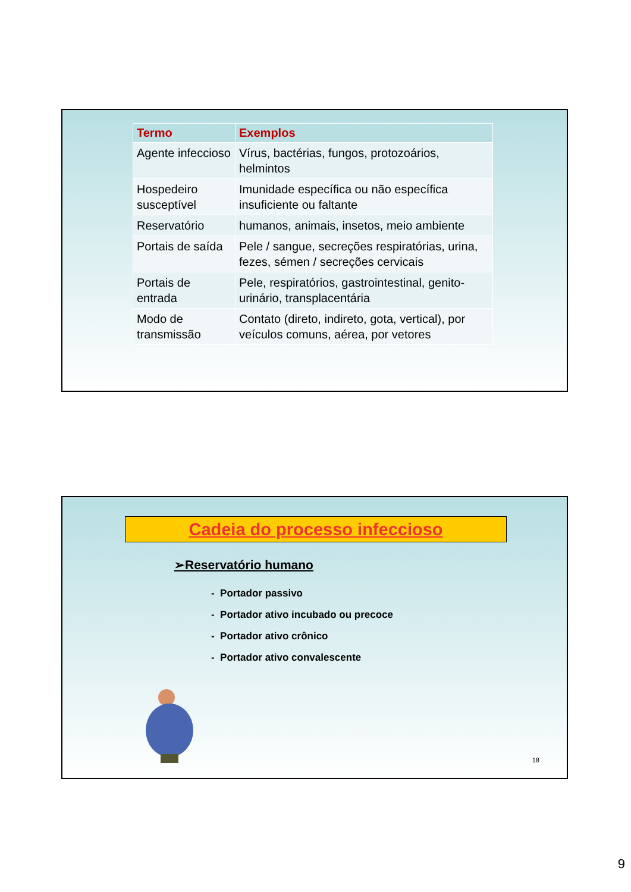| Termo | Exemplos |
| --- | --- |
| Agente infeccioso | Vírus, bactérias, fungos, protozoários, helmintos |
| Hospedeiro susceptível | Imunidade específica ou não específica insuficiente ou faltante |
| Reservatório | humanos, animais, insetos, meio ambiente |
| Portais de saída | Pele / sangue, secreções respiratórias, urina, fezes, sémen / secreções cervicais |
| Portais de entrada | Pele, respiratórios, gastrointestinal, genito-urinário, transplacentária |
| Modo de transmissão | Contato (direto, indireto, gota, vertical), por veículos comuns, aérea, por vetores |
Cadeia do processo infeccioso
➢Reservatório humano
- Portador passivo
- Portador ativo incubado ou precoce
- Portador ativo crônico
- Portador ativo convalescente
18
9